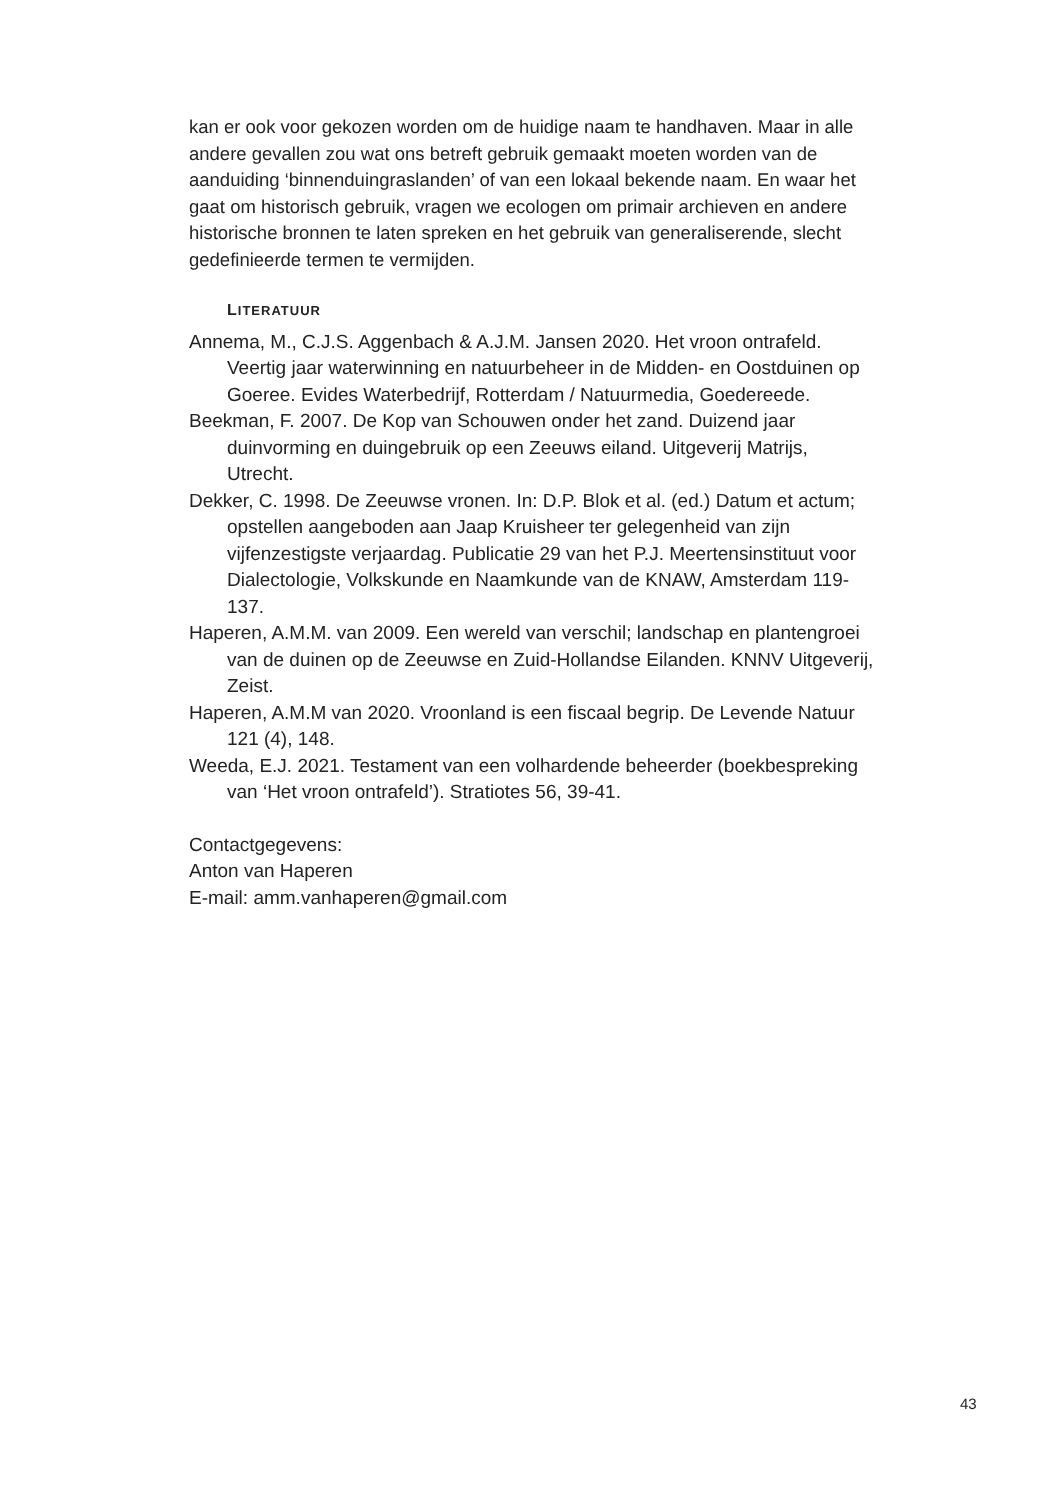kan er ook voor gekozen worden om de huidige naam te handhaven. Maar in alle andere gevallen zou wat ons betreft gebruik gemaakt moeten worden van de aanduiding ‘binnenduingraslanden’ of van een lokaal bekende naam. En waar het gaat om historisch gebruik, vragen we ecologen om primair archieven en andere historische bronnen te laten spreken en het gebruik van generaliserende, slecht gedefinieerde termen te vermijden.
LITERATUUR
Annema, M., C.J.S. Aggenbach & A.J.M. Jansen 2020. Het vroon ontrafeld. Veertig jaar waterwinning en natuurbeheer in de Midden- en Oostduinen op Goeree. Evides Waterbedrijf, Rotterdam / Natuurmedia, Goedereede.
Beekman, F. 2007. De Kop van Schouwen onder het zand. Duizend jaar duinvorming en duingebruik op een Zeeuws eiland. Uitgeverij Matrijs, Utrecht.
Dekker, C. 1998. De Zeeuwse vronen. In: D.P. Blok et al. (ed.) Datum et actum; opstellen aangeboden aan Jaap Kruisheer ter gelegenheid van zijn vijfenzestigste verjaardag. Publicatie 29 van het P.J. Meertensinstituut voor Dialectologie, Volkskunde en Naamkunde van de KNAW, Amsterdam 119-137.
Haperen, A.M.M. van 2009. Een wereld van verschil; landschap en plantengroei van de duinen op de Zeeuwse en Zuid-Hollandse Eilanden. KNNV Uitgeverij, Zeist.
Haperen, A.M.M van 2020. Vroonland is een fiscaal begrip. De Levende Natuur 121 (4), 148.
Weeda, E.J. 2021. Testament van een volhardende beheerder (boekbespreking van ‘Het vroon ontrafeld’). Stratiotes 56, 39-41.
Contactgegevens:
Anton van Haperen
E-mail: amm.vanhaperen@gmail.com
43